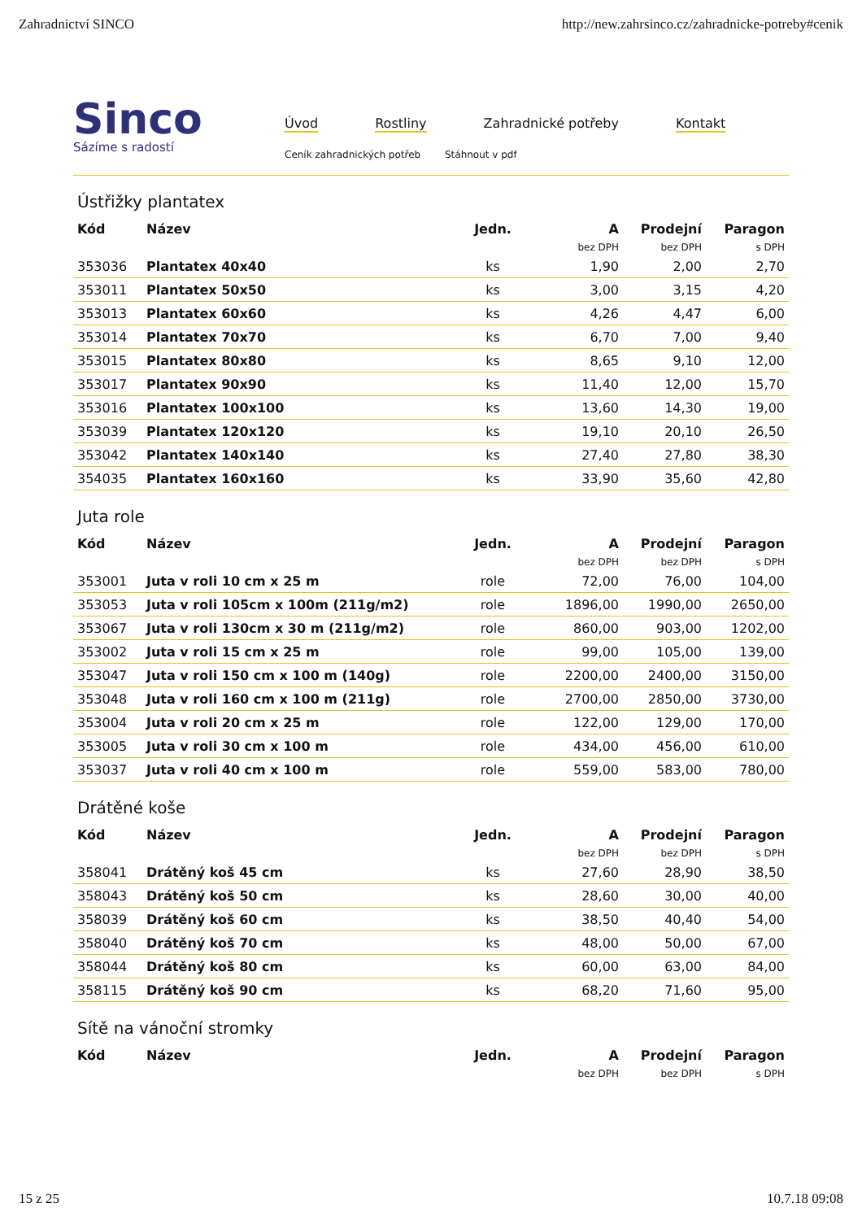Zahradnictví SINCO http://new.zahrsinco.cz/zahradnicke-potreby#cenik
Sinco
Sázíme s radostí
Úvod Rostliny Zahradnické potřeby Kontakt
Ceník zahradnických potřeb Stáhnout v pdf
Ústřižky plantatex
| Kód | Název | Jedn. | A | Prodejní | Paragon |
| --- | --- | --- | --- | --- | --- |
| | | | bez DPH | bez DPH | s DPH |
| 353036 | Plantatex 40x40 | ks | 1,90 | 2,00 | 2,70 |
| 353011 | Plantatex 50x50 | ks | 3,00 | 3,15 | 4,20 |
| 353013 | Plantatex 60x60 | ks | 4,26 | 4,47 | 6,00 |
| 353014 | Plantatex 70x70 | ks | 6,70 | 7,00 | 9,40 |
| 353015 | Plantatex 80x80 | ks | 8,65 | 9,10 | 12,00 |
| 353017 | Plantatex 90x90 | ks | 11,40 | 12,00 | 15,70 |
| 353016 | Plantatex 100x100 | ks | 13,60 | 14,30 | 19,00 |
| 353039 | Plantatex 120x120 | ks | 19,10 | 20,10 | 26,50 |
| 353042 | Plantatex 140x140 | ks | 27,40 | 27,80 | 38,30 |
| 354035 | Plantatex 160x160 | ks | 33,90 | 35,60 | 42,80 |
Juta role
| Kód | Název | Jedn. | A | Prodejní | Paragon |
| --- | --- | --- | --- | --- | --- |
| | | | bez DPH | bez DPH | s DPH |
| 353001 | Juta v roli 10 cm x 25 m | role | 72,00 | 76,00 | 104,00 |
| 353053 | Juta v roli 105cm x 100m (211g/m2) | role | 1896,00 | 1990,00 | 2650,00 |
| 353067 | Juta v roli 130cm x 30 m (211g/m2) | role | 860,00 | 903,00 | 1202,00 |
| 353002 | Juta v roli 15 cm x 25 m | role | 99,00 | 105,00 | 139,00 |
| 353047 | Juta v roli 150 cm x 100 m (140g) | role | 2200,00 | 2400,00 | 3150,00 |
| 353048 | Juta v roli 160 cm x 100 m (211g) | role | 2700,00 | 2850,00 | 3730,00 |
| 353004 | Juta v roli 20 cm x 25 m | role | 122,00 | 129,00 | 170,00 |
| 353005 | Juta v roli 30 cm x 100 m | role | 434,00 | 456,00 | 610,00 |
| 353037 | Juta v roli 40 cm x 100 m | role | 559,00 | 583,00 | 780,00 |
Drátěné koše
| Kód | Název | Jedn. | A | Prodejní | Paragon |
| --- | --- | --- | --- | --- | --- |
| | | | bez DPH | bez DPH | s DPH |
| 358041 | Drátěný koš 45 cm | ks | 27,60 | 28,90 | 38,50 |
| 358043 | Drátěný koš 50 cm | ks | 28,60 | 30,00 | 40,00 |
| 358039 | Drátěný koš 60 cm | ks | 38,50 | 40,40 | 54,00 |
| 358040 | Drátěný koš 70 cm | ks | 48,00 | 50,00 | 67,00 |
| 358044 | Drátěný koš 80 cm | ks | 60,00 | 63,00 | 84,00 |
| 358115 | Drátěný koš 90 cm | ks | 68,20 | 71,60 | 95,00 |
Sítě na vánoční stromky
| Kód | Název | Jedn. | A | Prodejní | Paragon |
| --- | --- | --- | --- | --- | --- |
| | | | bez DPH | bez DPH | s DPH |
15 z 25 10.7.18 09:08